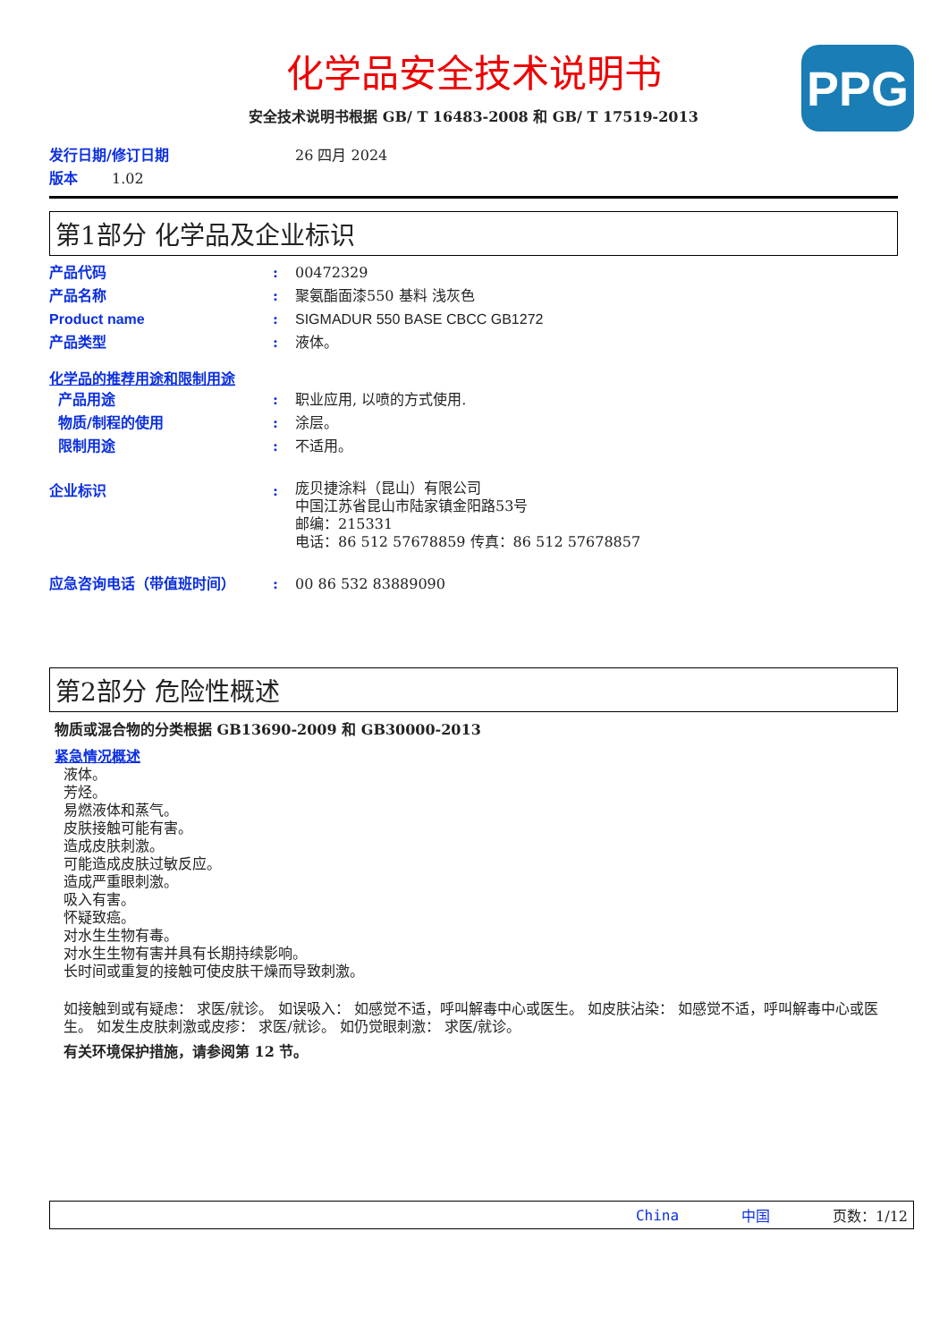PPG
化学品安全技术说明书
安全技术说明书根据 GB/ T 16483-2008 和 GB/ T 17519-2013
发行日期/修订日期 26 四月 2024
版本 1.02
第1部分 化学品及企业标识
产品代码: 00472329
产品名称: 聚氨酯面漆550 基料 浅灰色
Product name: SIGMADUR 550 BASE CBCC GB1272
产品类型: 液体。
化学品的推荐用途和限制用途
产品用途: 职业应用, 以喷的方式使用.
物质/制程的使用: 涂层。
限制用途: 不适用。
企业标识: 庞贝捷涂料（昆山）有限公司
中国江苏省昆山市陆家镇金阳路53号
邮编：215331
电话：86 512 57678859 传真：86 512 57678857
应急咨询电话（带值班时间）: 00 86 532 83889090
第2部分 危险性概述
物质或混合物的分类根据 GB13690-2009 和 GB30000-2013
紧急情况概述
液体。
芳烃。
易燃液体和蒸气。
皮肤接触可能有害。
造成皮肤刺激。
可能造成皮肤过敏反应。
造成严重眼刺激。
吸入有害。
怀疑致癌。
对水生生物有毒。
对水生生物有害并具有长期持续影响。
长时间或重复的接触可使皮肤干燥而导致刺激。
如接触到或有疑虑： 求医/就诊。 如误吸入： 如感觉不适，呼叫解毒中心或医生。 如皮肤沾染： 如感觉不适，呼叫解毒中心或医生。 如发生皮肤刺激或皮疹： 求医/就诊。 如仍觉眼刺激： 求医/就诊。
有关环境保护措施，请参阅第 12 节。
China 中国 页数：1/12